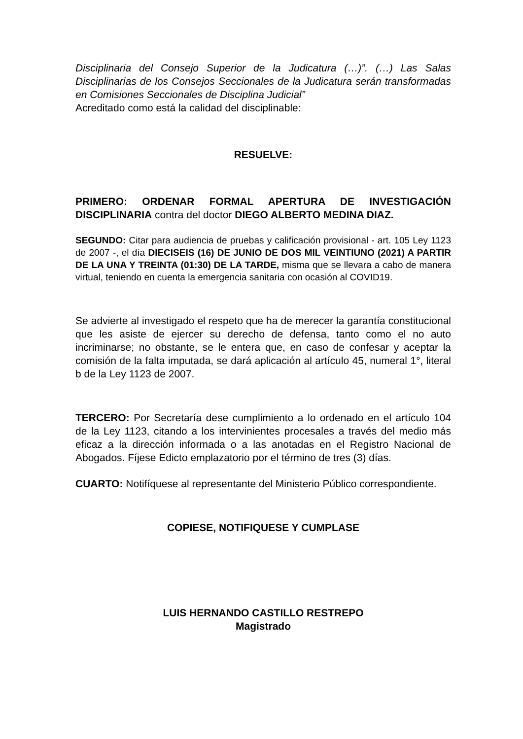Disciplinaria del Consejo Superior de la Judicatura (…)”. (…) Las Salas Disciplinarias de los Consejos Seccionales de la Judicatura serán transformadas en Comisiones Seccionales de Disciplina Judicial”
Acreditado como está la calidad del disciplinable:
RESUELVE:
PRIMERO: ORDENAR FORMAL APERTURA DE INVESTIGACIÓN DISCIPLINARIA contra del doctor DIEGO ALBERTO MEDINA DIAZ.
SEGUNDO: Citar para audiencia de pruebas y calificación provisional - art. 105 Ley 1123 de 2007 -, el día DIECISEIS (16) DE JUNIO DE DOS MIL VEINTIUNO (2021) A PARTIR DE LA UNA Y TREINTA (01:30) DE LA TARDE, misma que se llevara a cabo de manera virtual, teniendo en cuenta la emergencia sanitaria con ocasión al COVID19.
Se advierte al investigado el respeto que ha de merecer la garantía constitucional que les asiste de ejercer su derecho de defensa, tanto como el no auto incriminarse; no obstante, se le entera que, en caso de confesar y aceptar la comisión de la falta imputada, se dará aplicación al artículo 45, numeral 1°, literal b de la Ley 1123 de 2007.
TERCERO: Por Secretaría dese cumplimiento a lo ordenado en el artículo 104 de la Ley 1123, citando a los intervinientes procesales a través del medio más eficaz a la dirección informada o a las anotadas en el Registro Nacional de Abogados. Fíjese Edicto emplazatorio por el término de tres (3) días.
CUARTO: Notifíquese al representante del Ministerio Público correspondiente.
COPIESE, NOTIFIQUESE Y CUMPLASE
LUIS HERNANDO CASTILLO RESTREPO
Magistrado